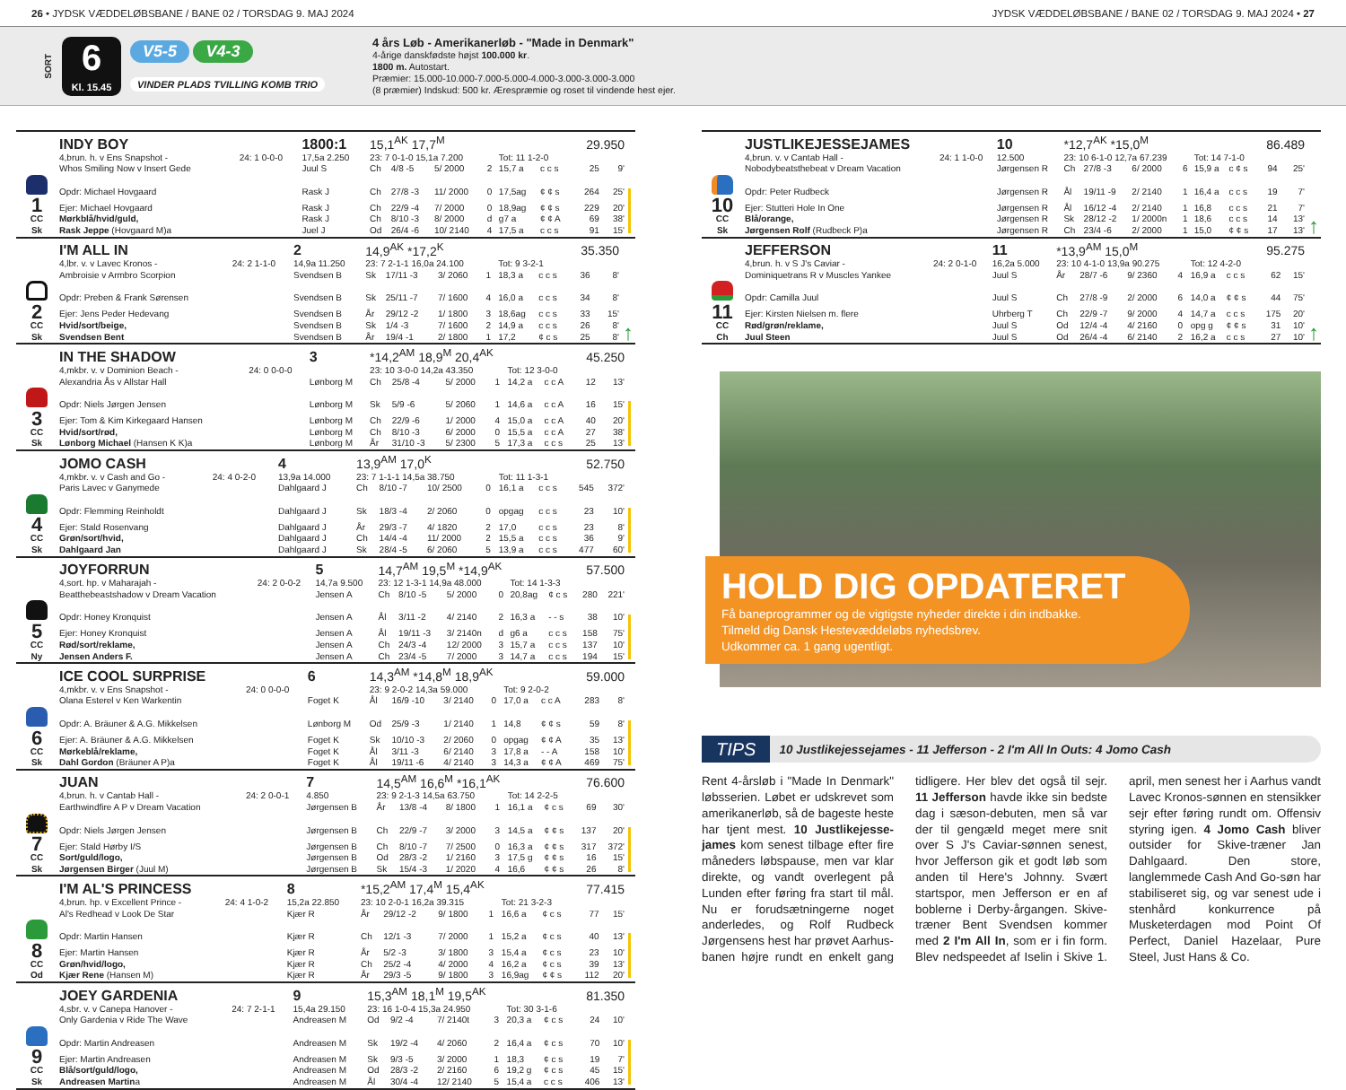26 • JYDSK VÆDDELØBSBANE / BANE 02 / TORSDAG 9. MAJ 2024
JYDSK VÆDDELØBSBANE / BANE 02 / TORSDAG 9. MAJ 2024 • 27
SORT
6
Kl. 15.45
V5-5 V4-3
VINDER PLADS TVILLING KOMB TRIO
4 års Løb - Amerikanerløb - "Made in Denmark"
4-årige danskfødste højst 100.000 kr.
1800 m. Autostart.
Præmier: 15.000-10.000-7.000-5.000-4.000-3.000-3.000-3.000
(8 præmier) Indskud: 500 kr. Ærespræmie og roset til vindende hest ejer.
| | INDY BOY | | 1800:1 | 15,1<sup>AK</sup> 17,7<sup>M</sup> | | | | | | 29.950 | | |
| | 4,brun. h. v Ens Snapshot - | 24: 1 0-0-0 | 17,5a 2.250 | 23: 7 0-1-0 15,1a 7.200 | | | | Tot: 11 1-2-0 | | | | |
| | Whos Smiling Now v Insert Gede | | Juul S | Ch | 4/8 -5 | 5/ 2000 | 2 | 15,7 a | c c s | 25 | 9' | |
| | Opdr: Michael Hovgaard | | Rask J | Ch | 27/8 -3 | 11/ 2000 | 0 | 17,5ag | ¢ ¢ s | 264 | 25' | |
| 1 | Ejer: Michael Hovgaard | | Rask J | Ch | 22/9 -4 | 7/ 2000 | 0 | 18,9ag | ¢ ¢ s | 229 | 20' | |
| CC | Mørkblå/hvid/guld, | | Rask J | Ch | 8/10 -3 | 8/ 2000 | d | g7 a | ¢ ¢ A | 69 | 38' | |
| Sk | Rask Jeppe (Hovgaard M)a | | Juel J | Od | 26/4 -6 | 10/ 2140 | 4 | 17,5 a | c c s | 91 | 15' | |
| | I'M ALL IN | | 2 | 14,9<sup>AK</sup> *17,2<sup>K</sup> | | | | | | 35.350 | | ↑ |
| | 4,lbr. v. v Lavec Kronos - | 24: 2 1-1-0 | 14,9a 11.250 | 23: 7 2-1-1 16,0a 24.100 | | | | Tot: 9 3-2-1 | | | | |
| | Ambroisie v Armbro Scorpion | | Svendsen B | Sk | 17/11 -3 | 3/ 2060 | 1 | 18,3 a | c c s | 36 | 8' | |
| | Opdr: Preben & Frank Sørensen | | Svendsen B | Sk | 25/11 -7 | 7/ 1600 | 4 | 16,0 a | c c s | 34 | 8' | |
| 2 | Ejer: Jens Peder Hedevang | | Svendsen B | År | 29/12 -2 | 1/ 1800 | 3 | 18,6ag | c c s | 33 | 15' | |
| CC | Hvid/sort/beige, | | Svendsen B | Sk | 1/4 -3 | 7/ 1600 | 2 | 14,9 a | c c s | 26 | 8' | |
| Sk | Svendsen Bent | | Svendsen B | År | 19/4 -1 | 2/ 1800 | 1 | 17,2 | ¢ c s | 25 | 8' | |
| | IN THE SHADOW | | 3 | *14,2<sup>AM</sup> 18,9<sup>M</sup> 20,4<sup>AK</sup> | | | | | | 45.250 | | |
| | 4,mkbr. v. v Dominion Beach - | 24: 0 0-0-0 | | 23: 10 3-0-0 14,2a 43.350 | | | | Tot: 12 3-0-0 | | | | |
| | Alexandria Ås v Allstar Hall | | Lønborg M | Ch | 25/8 -4 | 5/ 2000 | 1 | 14,2 a | c c A | 12 | 13' | |
| | Opdr: Niels Jørgen Jensen | | Lønborg M | Sk | 5/9 -6 | 5/ 2060 | 1 | 14,6 a | c c A | 16 | 15' | |
| 3 | Ejer: Tom & Kim Kirkegaard Hansen | | Lønborg M | Ch | 22/9 -6 | 1/ 2000 | 4 | 15,0 a | c c A | 40 | 20' | |
| CC | Hvid/sort/rød, | | Lønborg M | Ch | 8/10 -3 | 6/ 2000 | 0 | 15,5 a | c c A | 27 | 38' | |
| Sk | Lønborg Michael (Hansen K K)a | | Lønborg M | År | 31/10 -3 | 5/ 2300 | 5 | 17,3 a | c c s | 25 | 13' | |
| | JOMO CASH | | 4 | 13,9<sup>AM</sup> 17,0<sup>K</sup> | | | | | | 52.750 | | |
| | 4,mkbr. v. v Cash and Go - | 24: 4 0-2-0 | 13,9a 14.000 | 23: 7 1-1-1 14,5a 38.750 | | | | Tot: 11 1-3-1 | | | | |
| | Paris Lavec v Ganymede | | Dahlgaard J | Ch | 8/10 -7 | 10/ 2500 | 0 | 16,1 a | c c s | 545 | 372' | |
| | Opdr: Flemming Reinholdt | | Dahlgaard J | Sk | 18/3 -4 | 2/ 2060 | 0 | opgag | c c s | 23 | 10' | |
| 4 | Ejer: Stald Rosenvang | | Dahlgaard J | År | 29/3 -7 | 4/ 1820 | 2 | 17,0 | c c s | 23 | 8' | |
| CC | Grøn/sort/hvid, | | Dahlgaard J | Ch | 14/4 -4 | 11/ 2000 | 2 | 15,5 a | c c s | 36 | 9' | |
| Sk | Dahlgaard Jan | | Dahlgaard J | Sk | 28/4 -5 | 6/ 2060 | 5 | 13,9 a | c c s | 477 | 60' | |
| | JOYFORRUN | | 5 | 14,7<sup>AM</sup> 19,5<sup>M</sup> *14,9<sup>AK</sup> | | | | | | 57.500 | | |
| | 4,sort. hp. v Maharajah - | 24: 2 0-0-2 | 14,7a 9.500 | 23: 12 1-3-1 14,9a 48.000 | | | | Tot: 14 1-3-3 | | | | |
| | Beatthebeastshadow v Dream Vacation | | Jensen A | Ch | 8/10 -5 | 5/ 2000 | 0 | 20,8ag | ¢ c s | 280 | 221' | |
| | Opdr: Honey Kronquist | | Jensen A | Ål | 3/11 -2 | 4/ 2140 | 2 | 16,3 a | - - s | 38 | 10' | |
| 5 | Ejer: Honey Kronquist | | Jensen A | Ål | 19/11 -3 | 3/ 2140n | d | g6 a | c c s | 158 | 75' | |
| CC | Rød/sort/reklame, | | Jensen A | Ch | 24/3 -4 | 12/ 2000 | 3 | 15,7 a | c c s | 137 | 10' | |
| Ny | Jensen Anders F. | | Jensen A | Ch | 23/4 -5 | 7/ 2000 | 3 | 14,7 a | c c s | 194 | 15' | |
| | ICE COOL SURPRISE | | 6 | 14,3<sup>AM</sup> *14,8<sup>M</sup> 18,9<sup>AK</sup> | | | | | | 59.000 | | |
| | 4,mkbr. v. v Ens Snapshot - | 24: 0 0-0-0 | | 23: 9 2-0-2 14,3a 59.000 | | | | Tot: 9 2-0-2 | | | | |
| | Olana Esterel v Ken Warkentin | | Foget K | Ål | 16/9 -10 | 3/ 2140 | 0 | 17,0 a | c c A | 283 | 8' | |
| | Opdr: A. Bräuner & A.G. Mikkelsen | | Lønborg M | Od | 25/9 -3 | 1/ 2140 | 1 | 14,8 | ¢ ¢ s | 59 | 8' | |
| 6 | Ejer: A. Bräuner & A.G. Mikkelsen | | Foget K | Sk | 10/10 -3 | 2/ 2060 | 0 | opgag | ¢ ¢ A | 35 | 13' | |
| CC | Mørkeblå/reklame, | | Foget K | Ål | 3/11 -3 | 6/ 2140 | 3 | 17,8 a | - - A | 158 | 10' | |
| Sk | Dahl Gordon (Bräuner A P)a | | Foget K | Ål | 19/11 -6 | 4/ 2140 | 3 | 14,3 a | ¢ ¢ A | 469 | 75' | |
| | JUAN | | 7 | 14,5<sup>AM</sup> 16,6<sup>M</sup> *16,1<sup>AK</sup> | | | | | | 76.600 | | |
| | 4,brun. h. v Cantab Hall - | 24: 2 0-0-1 | 4.850 | 23: 9 2-1-3 14,5a 63.750 | | | | Tot: 14 2-2-5 | | | | |
| | Earthwindfire A P v Dream Vacation | | Jørgensen B | År | 13/8 -4 | 8/ 1800 | 1 | 16,1 a | ¢ c s | 69 | 30' | |
| | Opdr: Niels Jørgen Jensen | | Jørgensen B | Ch | 22/9 -7 | 3/ 2000 | 3 | 14,5 a | ¢ ¢ s | 137 | 20' | |
| 7 | Ejer: Stald Hørby I/S | | Jørgensen B | Ch | 8/10 -7 | 7/ 2500 | 0 | 16,3 a | ¢ ¢ s | 317 | 372' | |
| CC | Sort/guld/logo, | | Jørgensen B | Od | 28/3 -2 | 1/ 2160 | 3 | 17,5 g | ¢ ¢ s | 16 | 15' | |
| Sk | Jørgensen Birger (Juul M) | | Jørgensen B | Sk | 15/4 -3 | 1/ 2020 | 4 | 16,6 | ¢ ¢ s | 26 | 8' | |
| | I'M AL'S PRINCESS | | 8 | *15,2<sup>AM</sup> 17,4<sup>M</sup> 15,4<sup>AK</sup> | | | | | | 77.415 | | |
| | 4,brun. hp. v Excellent Prince - | 24: 4 1-0-2 | 15,2a 22.850 | 23: 10 2-0-1 16,2a 39.315 | | | | Tot: 21 3-2-3 | | | | |
| | Al's Redhead v Look De Star | | Kjær R | År | 29/12 -2 | 9/ 1800 | 1 | 16,6 a | ¢ c s | 77 | 15' | |
| | Opdr: Martin Hansen | | Kjær R | Ch | 12/1 -3 | 7/ 2000 | 1 | 15,2 a | ¢ c s | 40 | 13' | |
| 8 | Ejer: Martin Hansen | | Kjær R | År | 5/2 -3 | 3/ 1800 | 3 | 15,4 a | ¢ c s | 23 | 10' | |
| CC | Grøn/hvid/logo, | | Kjær R | Ch | 25/2 -4 | 4/ 2000 | 4 | 16,2 a | ¢ c s | 39 | 13' | |
| Od | Kjær Rene (Hansen M) | | Kjær R | År | 29/3 -5 | 9/ 1800 | 3 | 16,9ag | ¢ ¢ s | 112 | 20' | |
| | JOEY GARDENIA | | 9 | 15,3<sup>AM</sup> 18,1<sup>M</sup> 19,5<sup>AK</sup> | | | | | | 81.350 | | |
| | 4,sbr. v. v Canepa Hanover - | 24: 7 2-1-1 | 15,4a 29.150 | 23: 16 1-0-4 15,3a 24.950 | | | | Tot: 30 3-1-6 | | | | |
| | Only Gardenia v Ride The Wave | | Andreasen M | Od | 9/2 -4 | 7/ 2140t | 3 | 20,3 a | ¢ c s | 24 | 10' | |
| | Opdr: Martin Andreasen | | Andreasen M | Sk | 19/2 -4 | 4/ 2060 | 2 | 16,4 a | ¢ c s | 70 | 10' | |
| 9 | Ejer: Martin Andreasen | | Andreasen M | Sk | 9/3 -5 | 3/ 2000 | 1 | 18,3 | ¢ c s | 19 | 7' | |
| CC | Blå/sort/guld/logo, | | Andreasen M | Od | 28/3 -2 | 2/ 2160 | 6 | 19,2 g | ¢ c s | 45 | 15' | |
| Sk | Andreasen Martin a | | Andreasen M | Ål | 30/4 -4 | 12/ 2140 | 5 | 15,4 a | c c s | 406 | 13' | |
| | JUSTLIKEJESSEJAMES | | 10 | *12,7<sup>AK</sup> *15,0<sup>M</sup> | | | | | | 86.489 | | ↑ |
| | 4,brun. v. v Cantab Hall - | 24: 1 1-0-0 | 12.500 | 23: 10 6-1-0 12,7a 67.239 | | | | Tot: 14 7-1-0 | | | | |
| | Nobodybeatsthebeat v Dream Vacation | | Jørgensen R | Ch | 27/8 -3 | 6/ 2000 | 6 | 15,9 a | c ¢ s | 94 | 25' | |
| | Opdr: Peter Rudbeck | | Jørgensen R | Ål | 19/11 -9 | 2/ 2140 | 1 | 16,4 a | c c s | 19 | 7' | |
| 10 | Ejer: Stutteri Hole In One | | Jørgensen R | Ål | 16/12 -4 | 2/ 2140 | 1 | 16,8 | c c s | 21 | 7' | |
| CC | Blå/orange, | | Jørgensen R | Sk | 28/12 -2 | 1/ 2000n | 1 | 18,6 | c c s | 14 | 13' | |
| Sk | Jørgensen Rolf (Rudbeck P)a | | Jørgensen R | Ch | 23/4 -6 | 2/ 2000 | 1 | 15,0 | ¢ ¢ s | 17 | 13' | |
| | JEFFERSON | | 11 | *13,9<sup>AM</sup> 15,0<sup>M</sup> | | | | | | 95.275 | | ↑ |
| | 4,brun. h. v S J's Caviar - | 24: 2 0-1-0 | 16,2a 5.000 | 23: 10 4-1-0 13,9a 90.275 | | | | Tot: 12 4-2-0 | | | | |
| | Dominiquetrans R v Muscles Yankee | | Juul S | År | 28/7 -6 | 9/ 2360 | 4 | 16,9 a | c c s | 62 | 15' | |
| | Opdr: Camilla Juul | | Juul S | Ch | 27/8 -9 | 2/ 2000 | 6 | 14,0 a | ¢ ¢ s | 44 | 75' | |
| 11 | Ejer: Kirsten Nielsen m. flere | | Uhrberg T | Ch | 22/9 -7 | 9/ 2000 | 4 | 14,7 a | c c s | 175 | 20' | |
| CC | Rød/grøn/reklame, | | Juul S | Od | 12/4 -4 | 4/ 2160 | 0 | opg g | ¢ ¢ s | 31 | 10' | |
| Ch | Juul Steen | | Juul S | Od | 26/4 -4 | 6/ 2140 | 2 | 16,2 a | c c s | 27 | 10' | |
HOLD DIG OPDATERET
Få baneprogrammer og de vigtigste nyheder direkte i din indbakke.
Tilmeld dig Dansk Hestevæddeløbs nyhedsbrev.
Udkommer ca. 1 gang ugentligt.
TIPS 10 Justlikejessejames - 11 Jefferson - 2 I'm All In Outs: 4 Jomo Cash
Rent 4-årsløb i "Made In Denmark" løbsserien. Løbet er udskrevet som amerikanerløb, så de bageste heste har tjent mest. 10 Justlikejesse-james kom senest tilbage efter fire måneders løbspause, men var klar direkte, og vandt overlegent på Lunden efter føring fra start til mål. Nu er forudsætningerne noget anderledes, og Rolf Rudbeck Jørgensens hest har prøvet Aarhus-banen højre rundt en enkelt gang tidligere. Her blev det også til sejr. 11 Jefferson havde ikke sin bedste dag i sæson-debuten, men så var der til gengæld meget mere snit over S J's Caviar-sønnen senest, hvor Jefferson gik et godt løb som anden til Here's Johnny. Svært startspor, men Jefferson er en af boblerne i Derby-årgangen. Skive-træner Bent Svendsen kommer med 2 I'm All In, som er i fin form. Blev nedspeedet af Iselin i Skive 1. april, men senest her i Aarhus vandt Lavec Kronos-sønnen en stensikker sejr efter føring rundt om. Offensiv styring igen. 4 Jomo Cash bliver outsider for Skive-træner Jan Dahlgaard. Den store, langlemmede Cash And Go-søn har stabiliseret sig, og var senest ude i stenhård konkurrence på Musketerdagen mod Point Of Perfect, Daniel Hazelaar, Pure Steel, Just Hans & Co.